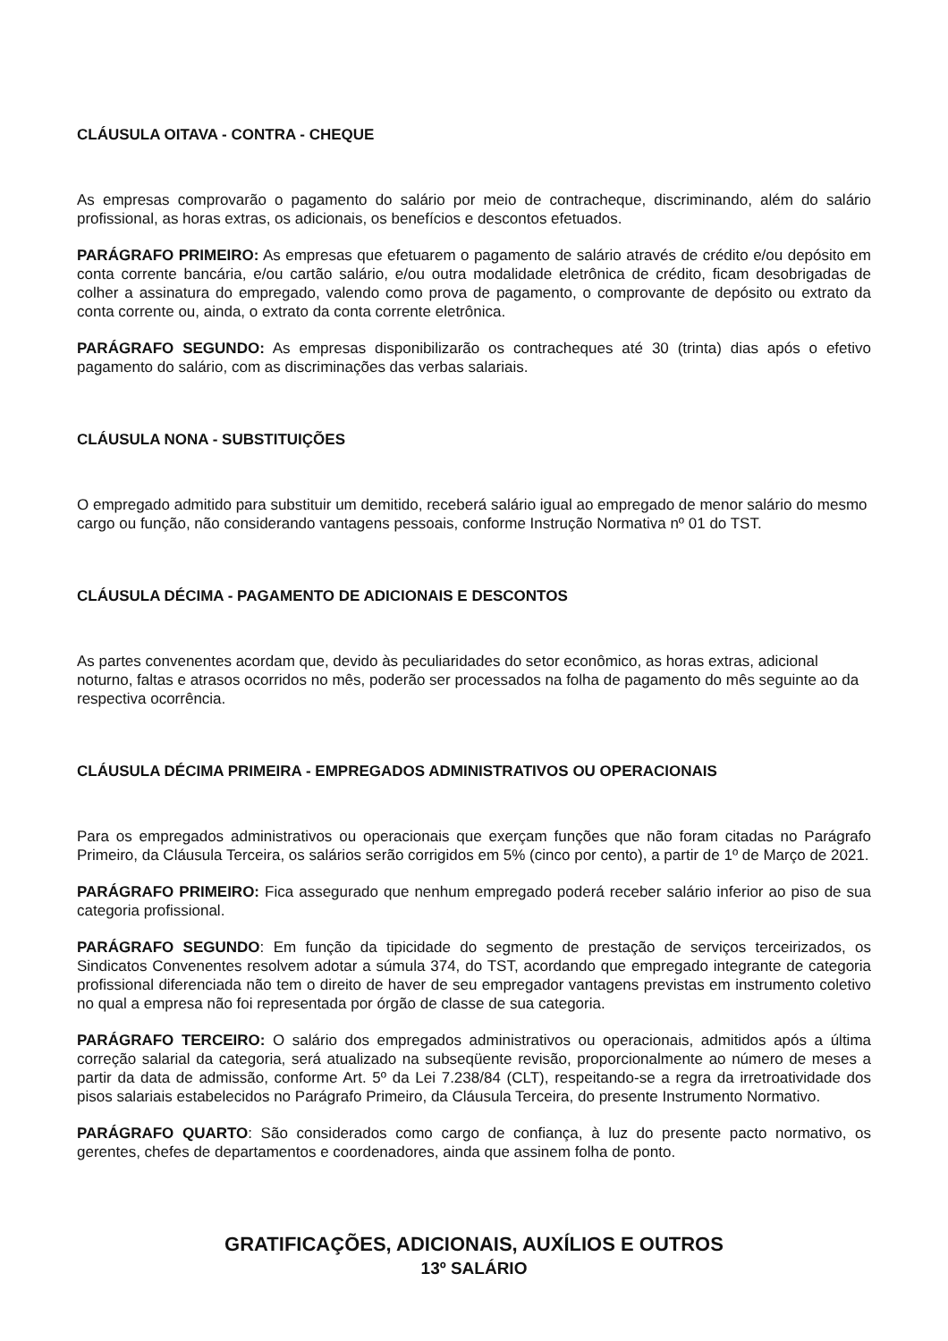CLÁUSULA OITAVA - CONTRA - CHEQUE
As empresas comprovarão o pagamento do salário por meio de contracheque, discriminando, além do salário profissional, as horas extras, os adicionais, os benefícios e descontos efetuados.
PARÁGRAFO PRIMEIRO: As empresas que efetuarem o pagamento de salário através de crédito e/ou depósito em conta corrente bancária, e/ou cartão salário, e/ou outra modalidade eletrônica de crédito, ficam desobrigadas de colher a assinatura do empregado, valendo como prova de pagamento, o comprovante de depósito ou extrato da conta corrente ou, ainda, o extrato da conta corrente eletrônica.
PARÁGRAFO SEGUNDO: As empresas disponibilizarão os contracheques até 30 (trinta) dias após o efetivo pagamento do salário, com as discriminações das verbas salariais.
CLÁUSULA NONA - SUBSTITUIÇÕES
O empregado admitido para substituir um demitido, receberá salário igual ao empregado de menor salário do mesmo cargo ou função, não considerando vantagens pessoais, conforme Instrução Normativa nº 01 do TST.
CLÁUSULA DÉCIMA - PAGAMENTO DE ADICIONAIS E DESCONTOS
As partes convenentes acordam que, devido às peculiaridades do setor econômico, as horas extras, adicional noturno, faltas e atrasos ocorridos no mês, poderão ser processados na folha de pagamento do mês seguinte ao da respectiva ocorrência.
CLÁUSULA DÉCIMA PRIMEIRA - EMPREGADOS ADMINISTRATIVOS OU OPERACIONAIS
Para os empregados administrativos ou operacionais que exerçam funções que não foram citadas no Parágrafo Primeiro, da Cláusula Terceira, os salários serão corrigidos em 5% (cinco por cento), a partir de 1º de Março de 2021.
PARÁGRAFO PRIMEIRO: Fica assegurado que nenhum empregado poderá receber salário inferior ao piso de sua categoria profissional.
PARÁGRAFO SEGUNDO: Em função da tipicidade do segmento de prestação de serviços terceirizados, os Sindicatos Convenentes resolvem adotar a súmula 374, do TST, acordando que empregado integrante de categoria profissional diferenciada não tem o direito de haver de seu empregador vantagens previstas em instrumento coletivo no qual a empresa não foi representada por órgão de classe de sua categoria.
PARÁGRAFO TERCEIRO: O salário dos empregados administrativos ou operacionais, admitidos após a última correção salarial da categoria, será atualizado na subseqüente revisão, proporcionalmente ao número de meses a partir da data de admissão, conforme Art. 5º da Lei 7.238/84 (CLT), respeitando-se a regra da irretroatividade dos pisos salariais estabelecidos no Parágrafo Primeiro, da Cláusula Terceira, do presente Instrumento Normativo.
PARÁGRAFO QUARTO: São considerados como cargo de confiança, à luz do presente pacto normativo, os gerentes, chefes de departamentos e coordenadores, ainda que assinem folha de ponto.
GRATIFICAÇÕES, ADICIONAIS, AUXÍLIOS E OUTROS
13º SALÁRIO